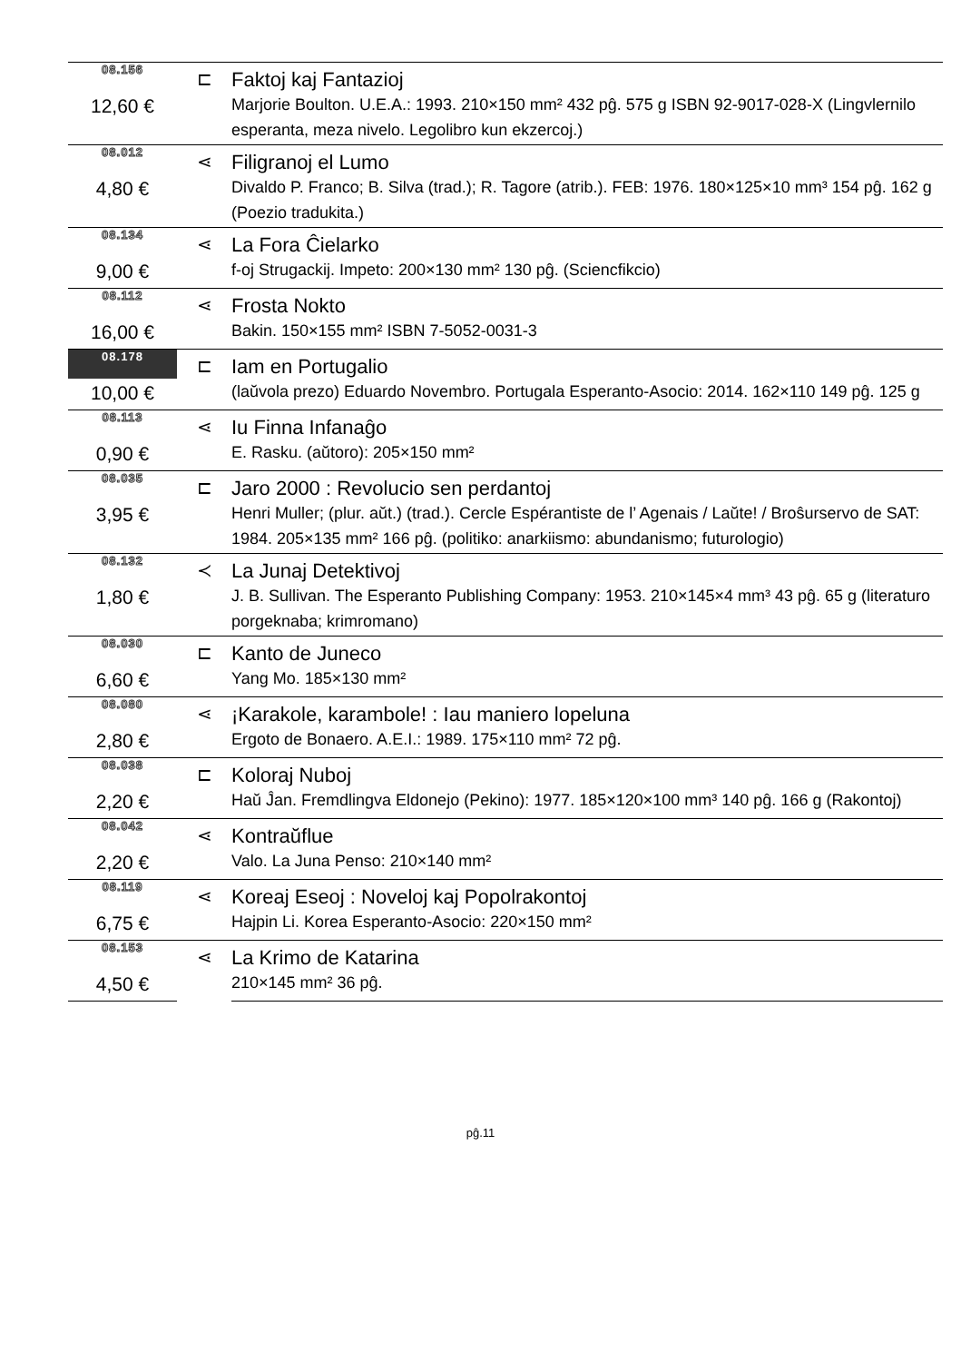| 08.156 | ⊏ | Faktoj kaj Fantazioj |
| 12,60 € | | Marjorie Boulton. U.E.A.: 1993. 210×150 mm² 432 pĝ. 575 g ISBN 92-9017-028-X (Lingvlernilo esperanta, meza nivelo. Legolibro kun ekzercoj.) |
| 08.012 | ⋖ | Filigranoj el Lumo |
| 4,80 € | | Divaldo P. Franco; B. Silva (trad.); R. Tagore (atrib.). FEB: 1976. 180×125×10 mm³ 154 pĝ. 162 g (Poezio tradukita.) |
| 08.134 | ⋖ | La Fora Ĉielarko |
| 9,00 € | | f-oj Strugackij. Impeto: 200×130 mm² 130 pĝ. (Sciencfikcio) |
| 08.112 | ⋖ | Frosta Nokto |
| 16,00 € | | Bakin. 150×155 mm² ISBN 7-5052-0031-3 |
| 08.178 | ⊏ | Iam en Portugalio |
| 10,00 € | | (laŭvola prezo) Eduardo Novembro. Portugala Esperanto-Asocio: 2014. 162×110 149 pĝ. 125 g |
| 08.113 | ⋖ | Iu Finna Infanaĝo |
| 0,90 € | | E. Rasku. (aŭtoro): 205×150 mm² |
| 08.035 | ⊏ | Jaro 2000 : Revolucio sen perdantoj |
| 3,95 € | | Henri Muller; (plur. aŭt.) (trad.). Cercle Espérantiste de l’ Agenais / Laŭte! / Broŝurservo de SAT: 1984. 205×135 mm² 166 pĝ. (politiko: anarkiismo: abundanismo; futurologio) |
| 08.132 | ≺ | La Junaj Detektivoj |
| 1,80 € | | J. B. Sullivan. The Esperanto Publishing Company: 1953. 210×145×4 mm³ 43 pĝ. 65 g (literaturo porgeknaba; krimromano) |
| 08.030 | ⊏ | Kanto de Juneco |
| 6,60 € | | Yang Mo. 185×130 mm² |
| 08.080 | ⋖ | ¡Karakole, karambole! : Iau maniero lopeluna |
| 2,80 € | | Ergoto de Bonaero. A.E.I.: 1989. 175×110 mm² 72 pĝ. |
| 08.038 | ⊏ | Koloraj Nuboj |
| 2,20 € | | Haŭ Ĵan. Fremdlingva Eldonejo (Pekino): 1977. 185×120×100 mm³ 140 pĝ. 166 g (Rakontoj) |
| 08.042 | ⋖ | Kontraŭflue |
| 2,20 € | | Valo. La Juna Penso: 210×140 mm² |
| 08.119 | ⋖ | Koreaj Eseoj : Noveloj kaj Popolrakontoj |
| 6,75 € | | Hajpin Li. Korea Esperanto-Asocio: 220×150 mm² |
| 08.153 | ⋖ | La Krimo de Katarina |
| 4,50 € | | 210×145 mm² 36 pĝ. |
pĝ.11